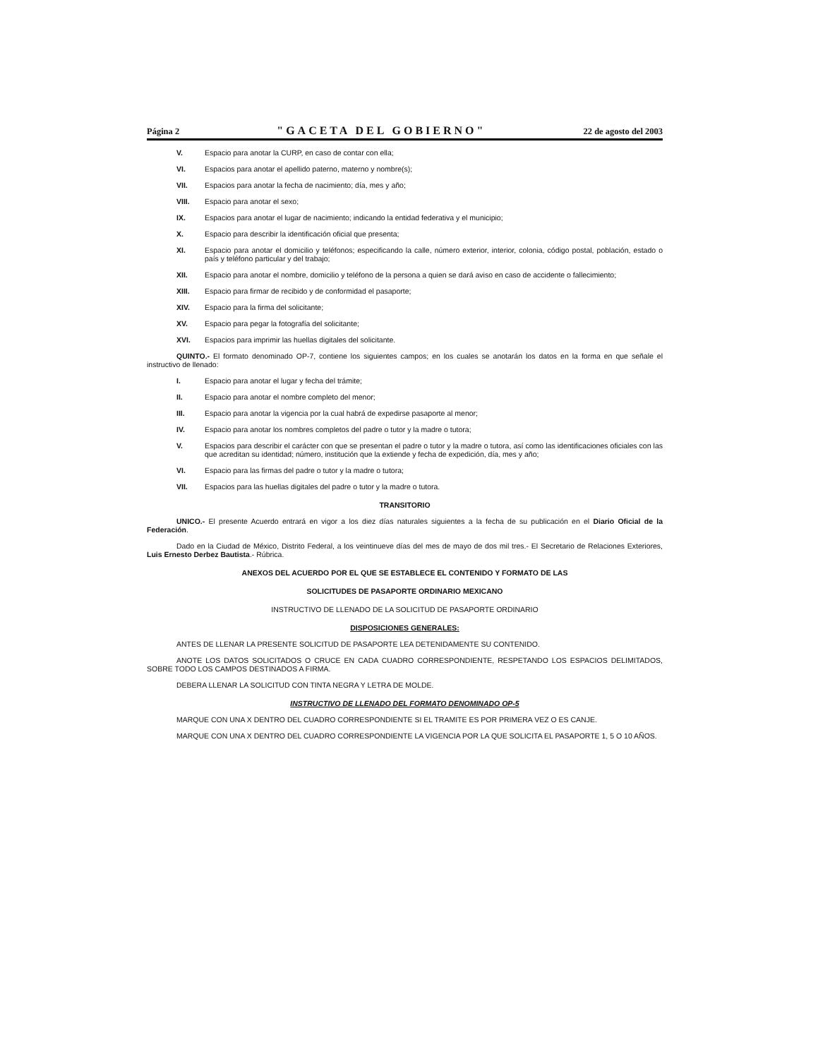Página 2 "GACETA DEL GOBIERNO" 22 de agosto del 2003
V. Espacio para anotar la CURP, en caso de contar con ella;
VI. Espacios para anotar el apellido paterno, materno y nombre(s);
VII. Espacios para anotar la fecha de nacimiento; día, mes y año;
VIII. Espacio para anotar el sexo;
IX. Espacios para anotar el lugar de nacimiento; indicando la entidad federativa y el municipio;
X. Espacio para describir la identificación oficial que presenta;
XI. Espacio para anotar el domicilio y teléfonos; especificando la calle, número exterior, interior, colonia, código postal, población, estado o país y teléfono particular y del trabajo;
XII. Espacio para anotar el nombre, domicilio y teléfono de la persona a quien se dará aviso en caso de accidente o fallecimiento;
XIII. Espacio para firmar de recibido y de conformidad el pasaporte;
XIV. Espacio para la firma del solicitante;
XV. Espacio para pegar la fotografía del solicitante;
XVI. Espacios para imprimir las huellas digitales del solicitante.
QUINTO.- El formato denominado OP-7, contiene los siguientes campos; en los cuales se anotarán los datos en la forma en que señale el instructivo de llenado:
I. Espacio para anotar el lugar y fecha del trámite;
II. Espacio para anotar el nombre completo del menor;
III. Espacio para anotar la vigencia por la cual habrá de expedirse pasaporte al menor;
IV. Espacio para anotar los nombres completos del padre o tutor y la madre o tutora;
V. Espacios para describir el carácter con que se presentan el padre o tutor y la madre o tutora, así como las identificaciones oficiales con las que acreditan su identidad; número, institución que la extiende y fecha de expedición, día, mes y año;
VI. Espacio para las firmas del padre o tutor y la madre o tutora;
VII. Espacios para las huellas digitales del padre o tutor y la madre o tutora.
TRANSITORIO
UNICO.- El presente Acuerdo entrará en vigor a los diez días naturales siguientes a la fecha de su publicación en el Diario Oficial de la Federación.
Dado en la Ciudad de México, Distrito Federal, a los veintinueve días del mes de mayo de dos mil tres.- El Secretario de Relaciones Exteriores, Luis Ernesto Derbez Bautista.- Rúbrica.
ANEXOS DEL ACUERDO POR EL QUE SE ESTABLECE EL CONTENIDO Y FORMATO DE LAS
SOLICITUDES DE PASAPORTE ORDINARIO MEXICANO
INSTRUCTIVO DE LLENADO DE LA SOLICITUD DE PASAPORTE ORDINARIO
DISPOSICIONES GENERALES:
ANTES DE LLENAR LA PRESENTE SOLICITUD DE PASAPORTE LEA DETENIDAMENTE SU CONTENIDO.
ANOTE LOS DATOS SOLICITADOS O CRUCE EN CADA CUADRO CORRESPONDIENTE, RESPETANDO LOS ESPACIOS DELIMITADOS, SOBRE TODO LOS CAMPOS DESTINADOS A FIRMA.
DEBERA LLENAR LA SOLICITUD CON TINTA NEGRA Y LETRA DE MOLDE.
INSTRUCTIVO DE LLENADO DEL FORMATO DENOMINADO OP-5
MARQUE CON UNA X DENTRO DEL CUADRO CORRESPONDIENTE SI EL TRAMITE ES POR PRIMERA VEZ O ES CANJE.
MARQUE CON UNA X DENTRO DEL CUADRO CORRESPONDIENTE LA VIGENCIA POR LA QUE SOLICITA EL PASAPORTE 1, 5 O 10 AÑOS.